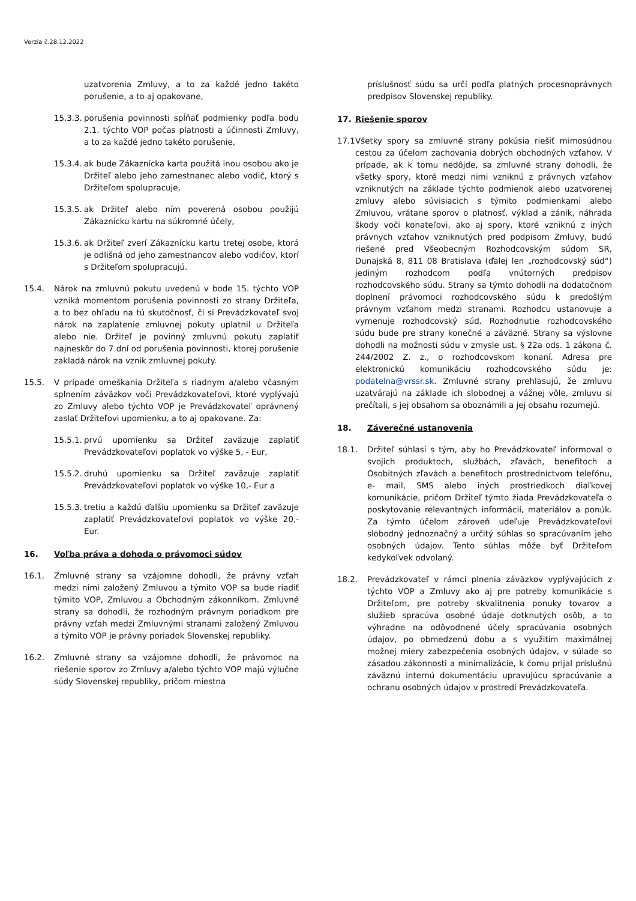Verzia č.28.12.2022
uzatvorenia Zmluvy, a to za každé jedno takéto porušenie, a to aj opakovane,
15.3.3. porušenia povinnosti spĺňať podmienky podľa bodu 2.1. týchto VOP počas platnosti a účinnosti Zmluvy, a to za každé jedno takéto porušenie,
15.3.4. ak bude Zákaznícka karta použitá inou osobou ako je Držiteľ alebo jeho zamestnanec alebo vodič, ktorý s Držiteľom spolupracuje,
15.3.5. ak Držiteľ alebo ním poverená osobou použijú Zákaznícku kartu na súkromné účely,
15.3.6. ak Držiteľ zverí Zákaznícku kartu tretej osobe, ktorá je odlišná od jeho zamestnancov alebo vodičov, ktorí s Držiteľom spolupracujú.
15.4. Nárok na zmluvnú pokutu uvedenú v bode 15. týchto VOP vzniká momentom porušenia povinnosti zo strany Držiteľa, a to bez ohľadu na tú skutočnosť, či si Prevádzkovateľ svoj nárok na zaplatenie zmluvnej pokuty uplatnil u Držiteľa alebo nie. Držiteľ je povinný zmluvnú pokutu zaplatiť najneskôr do 7 dní od porušenia povinnosti, ktorej porušenie zakladá nárok na vznik zmluvnej pokuty.
15.5. V prípade omeškania Držiteľa s riadnym a/alebo včasným splnením záväzkov voči Prevádzkovateľovi, ktoré vyplývajú zo Zmluvy alebo týchto VOP je Prevádzkovateľ oprávnený zaslať Držiteľovi upomienku, a to aj opakovane. Za:
15.5.1. prvú upomienku sa Držiteľ zaväzuje zaplatiť Prevádzkovateľovi poplatok vo výške 5, - Eur,
15.5.2. druhú upomienku sa Držiteľ zaväzuje zaplatiť Prevádzkovateľovi poplatok vo výške 10,- Eur a
15.5.3. tretiu a každú ďalšiu upomienku sa Držiteľ zaväzuje zaplatiť Prevádzkovateľovi poplatok vo výške 20,- Eur.
16. Voľba práva a dohoda o právomoci súdov
16.1. Zmluvné strany sa vzájomne dohodli, že právny vzťah medzi nimi založený Zmluvou a týmito VOP sa bude riadiť týmito VOP, Zmluvou a Obchodným zákonníkom. Zmluvné strany sa dohodli, že rozhodným právnym poriadkom pre právny vzťah medzi Zmluvnými stranami založený Zmluvou a týmito VOP je právny poriadok Slovenskej republiky.
16.2. Zmluvné strany sa vzájomne dohodli, že právomoc na riešenie sporov zo Zmluvy a/alebo týchto VOP majú výlučne súdy Slovenskej republiky, pričom miestna
príslušnosť súdu sa určí podľa platných procesnoprávnych predpisov Slovenskej republiky.
17. Riešenie sporov
17.1 Všetky spory sa zmluvné strany pokúsia riešiť mimosúdnou cestou za účelom zachovania dobrých obchodných vzťahov. V prípade, ak k tomu nedôjde, sa zmluvné strany dohodli, že všetky spory, ktoré medzi nimi vzniknú z právnych vzťahov vzniknutých na základe týchto podmienok alebo uzatvorenej zmluvy alebo súvisiacich s týmito podmienkami alebo Zmluvou, vrátane sporov o platnosť, výklad a zánik, náhrada škody voči konateľovi, ako aj spory, ktoré vzniknú z iných právnych vzťahov vzniknutých pred podpisom Zmluvy, budú riešené pred Všeobecným Rozhodcovským súdom SR, Dunajská 8, 811 08 Bratislava (ďalej len „rozhodcovský súd“) jediným rozhodcom podľa vnútorných predpisov rozhodcovského súdu. Strany sa týmto dohodli na dodatočnom doplnení právomoci rozhodcovského súdu k predošlým právnym vzťahom medzi stranami. Rozhodcu ustanovuje a vymenuje rozhodcovský súd. Rozhodnutie rozhodcovského súdu bude pre strany konečné a záväzné. Strany sa výslovne dohodli na možnosti súdu v zmysle ust. § 22a ods. 1 zákona č. 244/2002 Z. z., o rozhodcovskom konaní. Adresa pre elektronickú komunikáciu rozhodcovského súdu je: podatelna@vrssr.sk. Zmluvné strany prehlasujú, že zmluvu uzatvárajú na základe ich slobodnej a vážnej vôle, zmluvu si prečítali, s jej obsahom sa oboznámili a jej obsahu rozumejú.
18. Záverečné ustanovenia
18.1. Držiteľ súhlasí s tým, aby ho Prevádzkovateľ informoval o svojich produktoch, službách, zľavách, benefitoch a Osobitných zľavách a benefitoch prostredníctvom telefónu, e- mail, SMS alebo iných prostriedkoch diaľkovej komunikácie, pričom Držiteľ týmto žiada Prevádzkovateľa o poskytovanie relevantných informácií, materiálov a ponúk. Za týmto účelom zároveň udeľuje Prevádzkovateľovi slobodný jednoznačný a určitý súhlas so spracúvaním jeho osobných údajov. Tento súhlas môže byť Držiteľom kedykoľvek odvolaný.
18.2. Prevádzkovateľ v rámci plnenia záväzkov vyplývajúcich z týchto VOP a Zmluvy ako aj pre potreby komunikácie s Držiteľom, pre potreby skvalitnenia ponuky tovarov a služieb spracúva osobné údaje dotknutých osôb, a to výhradne na odôvodnené účely spracúvania osobných údajov, po obmedzenú dobu a s využitím maximálnej možnej miery zabezpečenia osobných údajov, v súlade so zásadou zákonnosti a minimalizácie, k čomu prijal príslušnú záväznú internú dokumentáciu upravujúcu spracúvanie a ochranu osobných údajov v prostredí Prevádzkovateľa.